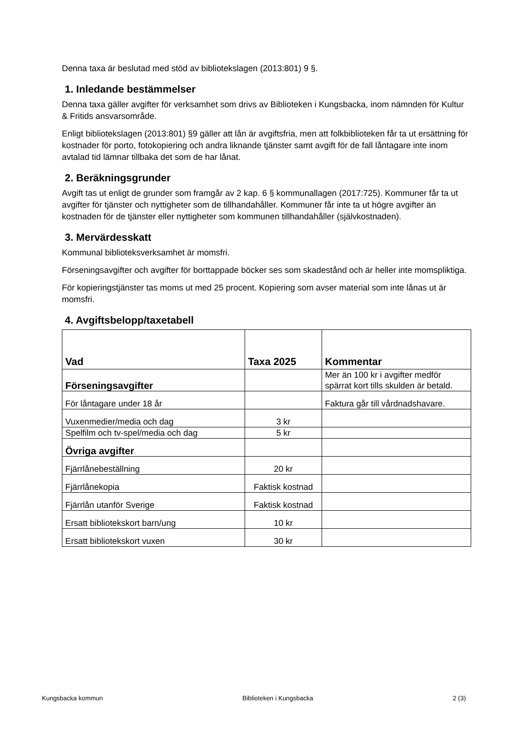Denna taxa är beslutad med stöd av bibliotekslagen (2013:801) 9 §.
1. Inledande bestämmelser
Denna taxa gäller avgifter för verksamhet som drivs av Biblioteken i Kungsbacka, inom nämnden för Kultur & Fritids ansvarsområde.
Enligt bibliotekslagen (2013:801) §9 gäller att lån är avgiftsfria, men att folkbiblioteken får ta ut ersättning för kostnader för porto, fotokopiering och andra liknande tjänster samt avgift för de fall låntagare inte inom avtalad tid lämnar tillbaka det som de har lånat.
2. Beräkningsgrunder
Avgift tas ut enligt de grunder som framgår av 2 kap. 6 § kommunallagen (2017:725). Kommuner får ta ut avgifter för tjänster och nyttigheter som de tillhandahåller. Kommuner får inte ta ut högre avgifter än kostnaden för de tjänster eller nyttigheter som kommunen tillhandahåller (självkostnaden).
3. Mervärdesskatt
Kommunal biblioteksverksamhet är momsfri.
Förseningsavgifter och avgifter för borttappade böcker ses som skadestånd och är heller inte momspliktiga.
För kopieringstjänster tas moms ut med 25 procent. Kopiering som avser material som inte lånas ut är momsfri.
4. Avgiftsbelopp/taxetabell
| Vad | Taxa 2025 | Kommentar |
| --- | --- | --- |
| Förseningsavgifter | | Mer än 100 kr i avgifter medför spärrat kort tills skulden är betald. |
| För låntagare under 18 år | | Faktura går till vårdnadshavare. |
| Vuxenmedier/media och dag | 3 kr | |
| Spelfilm och tv-spel/media och dag | 5 kr | |
| Övriga avgifter | | |
| Fjärrlånebeställning | 20 kr | |
| Fjärrlånekopia | Faktisk kostnad | |
| Fjärrlån utanför Sverige | Faktisk kostnad | |
| Ersatt bibliotekskort barn/ung | 10 kr | |
| Ersatt bibliotekskort vuxen | 30 kr | |
Kungsbacka kommun Biblioteken i Kungsbacka 2 (3)